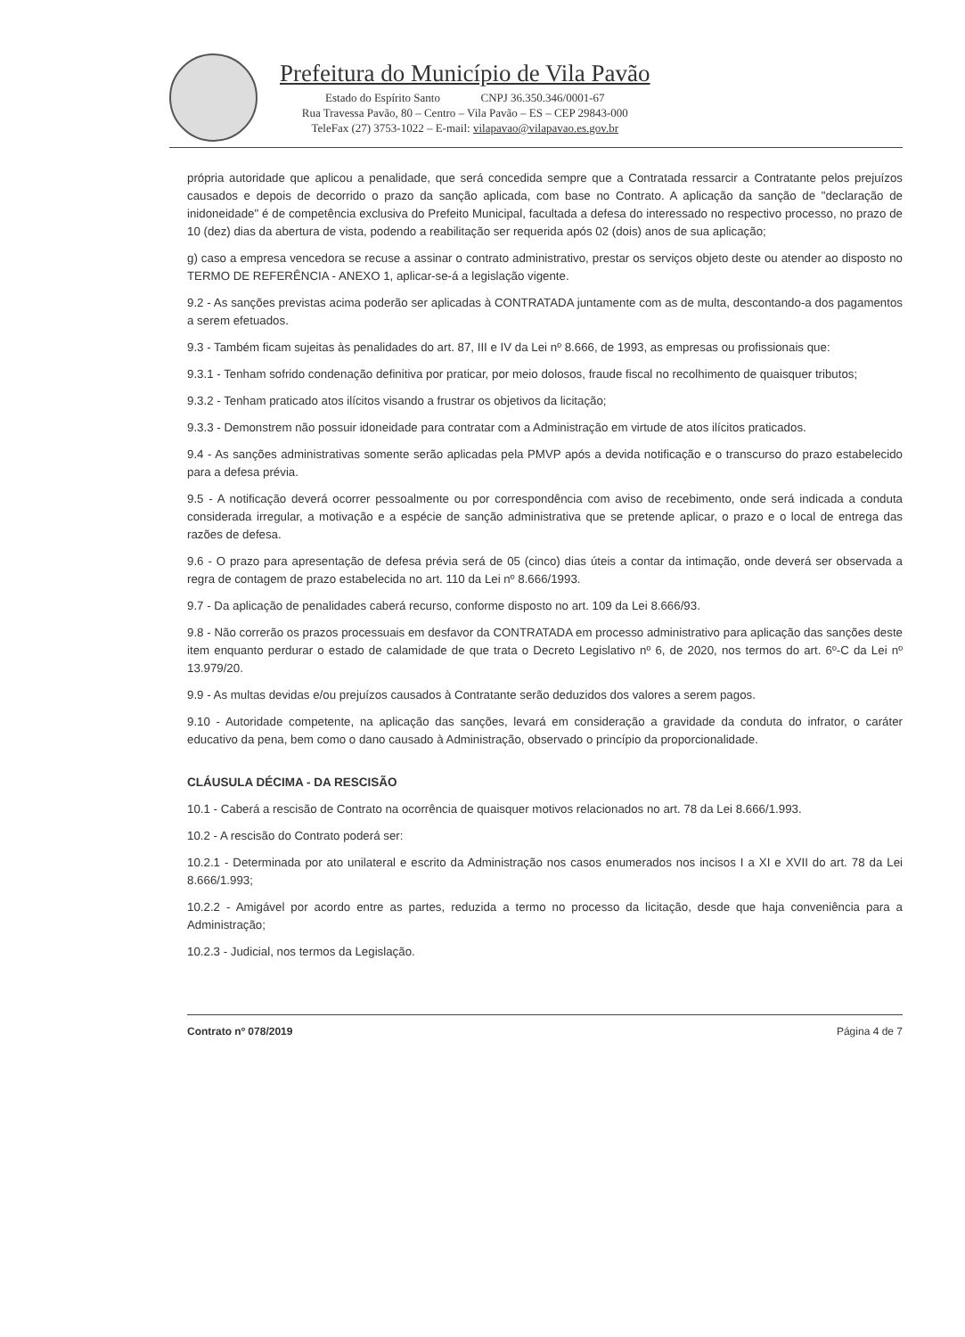Prefeitura do Município de Vila Pavão
Estado do Espírito Santo CNPJ 36.350.346/0001-67
Rua Travessa Pavão, 80 – Centro – Vila Pavão – ES – CEP 29843-000
TeleFax (27) 3753-1022 – E-mail: vilapavao@vilapavao.es.gov.br
própria autoridade que aplicou a penalidade, que será concedida sempre que a Contratada ressarcir a Contratante pelos prejuízos causados e depois de decorrido o prazo da sanção aplicada, com base no Contrato. A aplicação da sanção de "declaração de inidoneidade" é de competência exclusiva do Prefeito Municipal, facultada a defesa do interessado no respectivo processo, no prazo de 10 (dez) dias da abertura de vista, podendo a reabilitação ser requerida após 02 (dois) anos de sua aplicação;
g) caso a empresa vencedora se recuse a assinar o contrato administrativo, prestar os serviços objeto deste ou atender ao disposto no TERMO DE REFERÊNCIA - ANEXO 1, aplicar-se-á a legislação vigente.
9.2 - As sanções previstas acima poderão ser aplicadas à CONTRATADA juntamente com as de multa, descontando-a dos pagamentos a serem efetuados.
9.3 - Também ficam sujeitas às penalidades do art. 87, III e IV da Lei nº 8.666, de 1993, as empresas ou profissionais que:
9.3.1 - Tenham sofrido condenação definitiva por praticar, por meio dolosos, fraude fiscal no recolhimento de quaisquer tributos;
9.3.2 - Tenham praticado atos ilícitos visando a frustrar os objetivos da licitação;
9.3.3 - Demonstrem não possuir idoneidade para contratar com a Administração em virtude de atos ilícitos praticados.
9.4 - As sanções administrativas somente serão aplicadas pela PMVP após a devida notificação e o transcurso do prazo estabelecido para a defesa prévia.
9.5 - A notificação deverá ocorrer pessoalmente ou por correspondência com aviso de recebimento, onde será indicada a conduta considerada irregular, a motivação e a espécie de sanção administrativa que se pretende aplicar, o prazo e o local de entrega das razões de defesa.
9.6 - O prazo para apresentação de defesa prévia será de 05 (cinco) dias úteis a contar da intimação, onde deverá ser observada a regra de contagem de prazo estabelecida no art. 110 da Lei nº 8.666/1993.
9.7 - Da aplicação de penalidades caberá recurso, conforme disposto no art. 109 da Lei 8.666/93.
9.8 - Não correrão os prazos processuais em desfavor da CONTRATADA em processo administrativo para aplicação das sanções deste item enquanto perdurar o estado de calamidade de que trata o Decreto Legislativo nº 6, de 2020, nos termos do art. 6º-C da Lei nº 13.979/20.
9.9 - As multas devidas e/ou prejuízos causados à Contratante serão deduzidos dos valores a serem pagos.
9.10 - Autoridade competente, na aplicação das sanções, levará em consideração a gravidade da conduta do infrator, o caráter educativo da pena, bem como o dano causado à Administração, observado o princípio da proporcionalidade.
CLÁUSULA DÉCIMA - DA RESCISÃO
10.1 - Caberá a rescisão de Contrato na ocorrência de quaisquer motivos relacionados no art. 78 da Lei 8.666/1.993.
10.2 - A rescisão do Contrato poderá ser:
10.2.1 - Determinada por ato unilateral e escrito da Administração nos casos enumerados nos incisos I a XI e XVII do art. 78 da Lei 8.666/1.993;
10.2.2 - Amigável por acordo entre as partes, reduzida a termo no processo da licitação, desde que haja conveniência para a Administração;
10.2.3 - Judicial, nos termos da Legislação.
Contrato nº 078/2019 Página 4 de 7